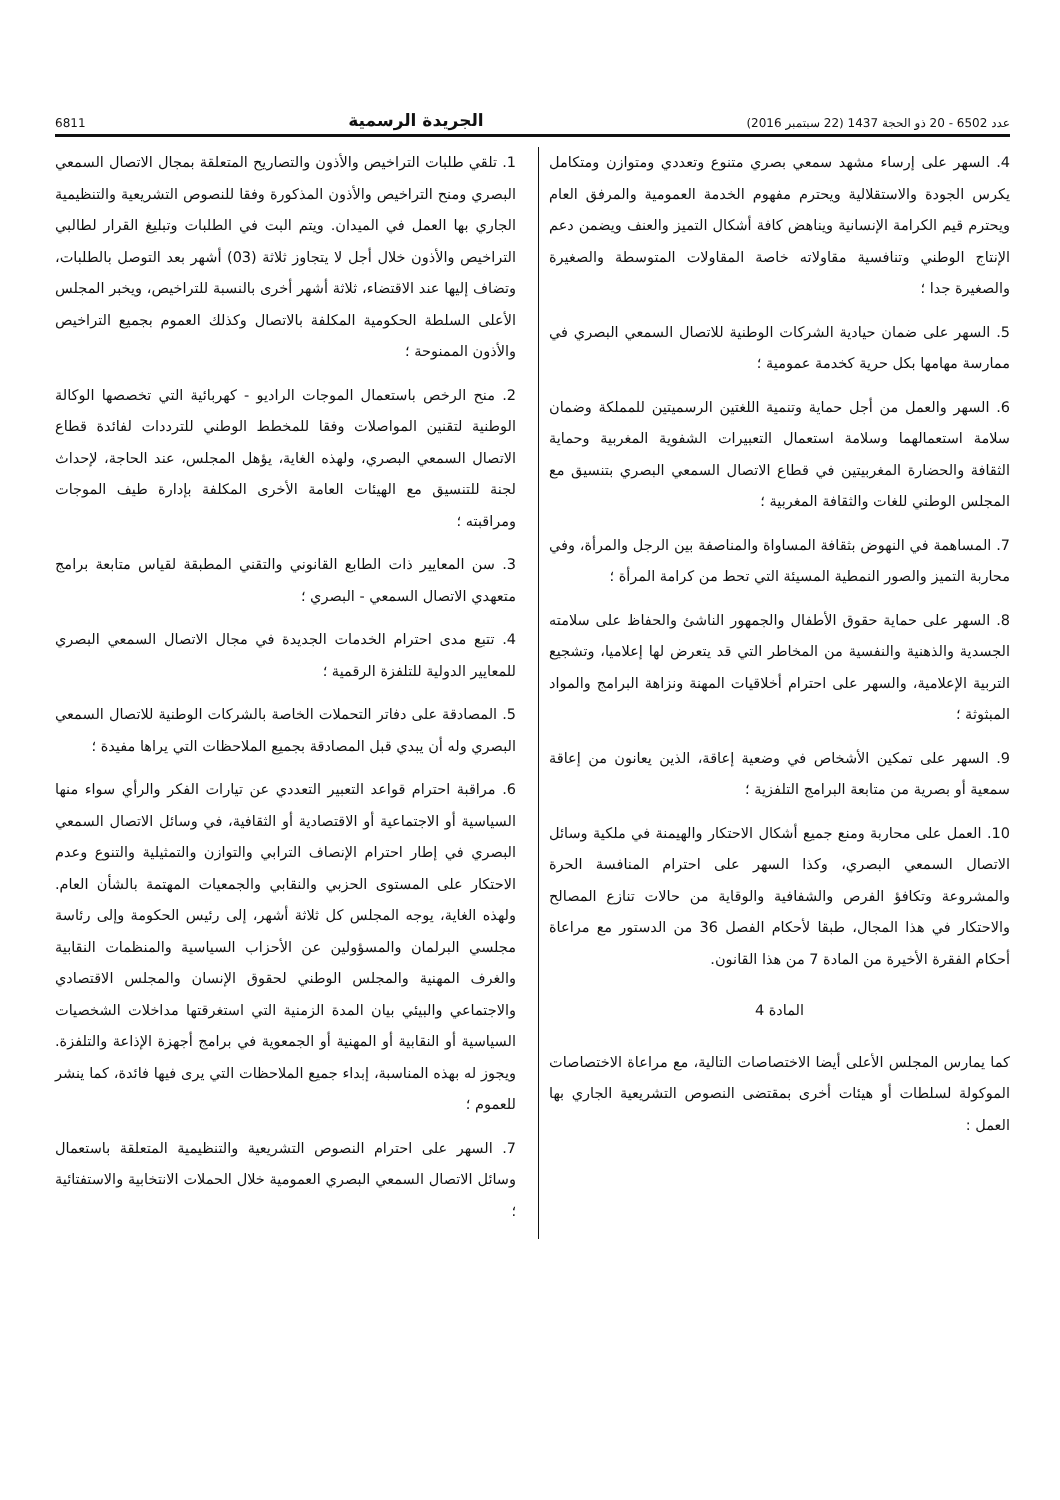عدد 6502 - 20 ذو الحجة 1437 (22 سبتمبر 2016) الجريدة الرسمية 6811
4. السهر على إرساء مشهد سمعي بصري متنوع وتعددي ومتوازن ومتكامل يكرس الجودة والاستقلالية ويحترم مفهوم الخدمة العمومية والمرفق العام ويحترم قيم الكرامة الإنسانية ويناهض كافة أشكال التميز والعنف ويضمن دعم الإنتاج الوطني وتنافسية مقاولاته خاصة المقاولات المتوسطة والصغيرة والصغيرة جدا ؛
5. السهر على ضمان حيادية الشركات الوطنية للاتصال السمعي البصري في ممارسة مهامها بكل حرية كخدمة عمومية ؛
6. السهر والعمل من أجل حماية وتنمية اللغتين الرسميتين للمملكة وضمان سلامة استعمالهما وسلامة استعمال التعبيرات الشفوية المغربية وحماية الثقافة والحضارة المغربيتين في قطاع الاتصال السمعي البصري بتنسيق مع المجلس الوطني للغات والثقافة المغربية ؛
7. المساهمة في النهوض بثقافة المساواة والمناصفة بين الرجل والمرأة، وفي محاربة التميز والصور النمطية المسيئة التي تحط من كرامة المرأة ؛
8. السهر على حماية حقوق الأطفال والجمهور الناشئ والحفاظ على سلامته الجسدية والذهنية والنفسية من المخاطر التي قد يتعرض لها إعلاميا، وتشجيع التربية الإعلامية، والسهر على احترام أخلاقيات المهنة ونزاهة البرامج والمواد المبثوثة ؛
9. السهر على تمكين الأشخاص في وضعية إعاقة، الذين يعانون من إعاقة سمعية أو بصرية من متابعة البرامج التلفزية ؛
10. العمل على محاربة ومنع جميع أشكال الاحتكار والهيمنة في ملكية وسائل الاتصال السمعي البصري، وكذا السهر على احترام المنافسة الحرة والمشروعة وتكافؤ الفرص والشفافية والوقاية من حالات تنازع المصالح والاحتكار في هذا المجال، طبقا لأحكام الفصل 36 من الدستور مع مراعاة أحكام الفقرة الأخيرة من المادة 7 من هذا القانون.
المادة 4
كما يمارس المجلس الأعلى أيضا الاختصاصات التالية، مع مراعاة الاختصاصات الموكولة لسلطات أو هيئات أخرى بمقتضى النصوص التشريعية الجاري بها العمل :
1. تلقي طلبات التراخيص والأذون والتصاريح المتعلقة بمجال الاتصال السمعي البصري ومنح التراخيص والأذون المذكورة وفقا للنصوص التشريعية والتنظيمية الجاري بها العمل في الميدان. ويتم البت في الطلبات وتبليغ القرار لطالبي التراخيص والأذون خلال أجل لا يتجاوز ثلاثة (03) أشهر بعد التوصل بالطلبات، وتضاف إليها عند الاقتضاء، ثلاثة أشهر أخرى بالنسبة للتراخيص، ويخبر المجلس الأعلى السلطة الحكومية المكلفة بالاتصال وكذلك العموم بجميع التراخيص والأذون الممنوحة ؛
2. منح الرخص باستعمال الموجات الراديو - كهربائية التي تخصصها الوكالة الوطنية لتقنين المواصلات وفقا للمخطط الوطني للترددات لفائدة قطاع الاتصال السمعي البصري، ولهذه الغاية، يؤهل المجلس، عند الحاجة، لإحداث لجنة للتنسيق مع الهيئات العامة الأخرى المكلفة بإدارة طيف الموجات ومراقبته ؛
3. سن المعايير ذات الطابع القانوني والتقني المطبقة لقياس متابعة برامج متعهدي الاتصال السمعي - البصري ؛
4. تتبع مدى احترام الخدمات الجديدة في مجال الاتصال السمعي البصري للمعايير الدولية للتلفزة الرقمية ؛
5. المصادقة على دفاتر التحملات الخاصة بالشركات الوطنية للاتصال السمعي البصري وله أن يبدي قبل المصادقة بجميع الملاحظات التي يراها مفيدة ؛
6. مراقبة احترام قواعد التعبير التعددي عن تيارات الفكر والرأي سواء منها السياسية أو الاجتماعية أو الاقتصادية أو الثقافية، في وسائل الاتصال السمعي البصري في إطار احترام الإنصاف الترابي والتوازن والتمثيلية والتنوع وعدم الاحتكار على المستوى الحزبي والنقابي والجمعيات المهتمة بالشأن العام. ولهذه الغاية، يوجه المجلس كل ثلاثة أشهر، إلى رئيس الحكومة وإلى رئاسة مجلسي البرلمان والمسؤولين عن الأحزاب السياسية والمنظمات النقابية والغرف المهنية والمجلس الوطني لحقوق الإنسان والمجلس الاقتصادي والاجتماعي والبيئي بيان المدة الزمنية التي استغرقتها مداخلات الشخصيات السياسية أو النقابية أو المهنية أو الجمعوية في برامج أجهزة الإذاعة والتلفزة. ويجوز له بهذه المناسبة، إبداء جميع الملاحظات التي يرى فيها فائدة، كما ينشر للعموم ؛
7. السهر على احترام النصوص التشريعية والتنظيمية المتعلقة باستعمال وسائل الاتصال السمعي البصري العمومية خلال الحملات الانتخابية والاستفتائية ؛